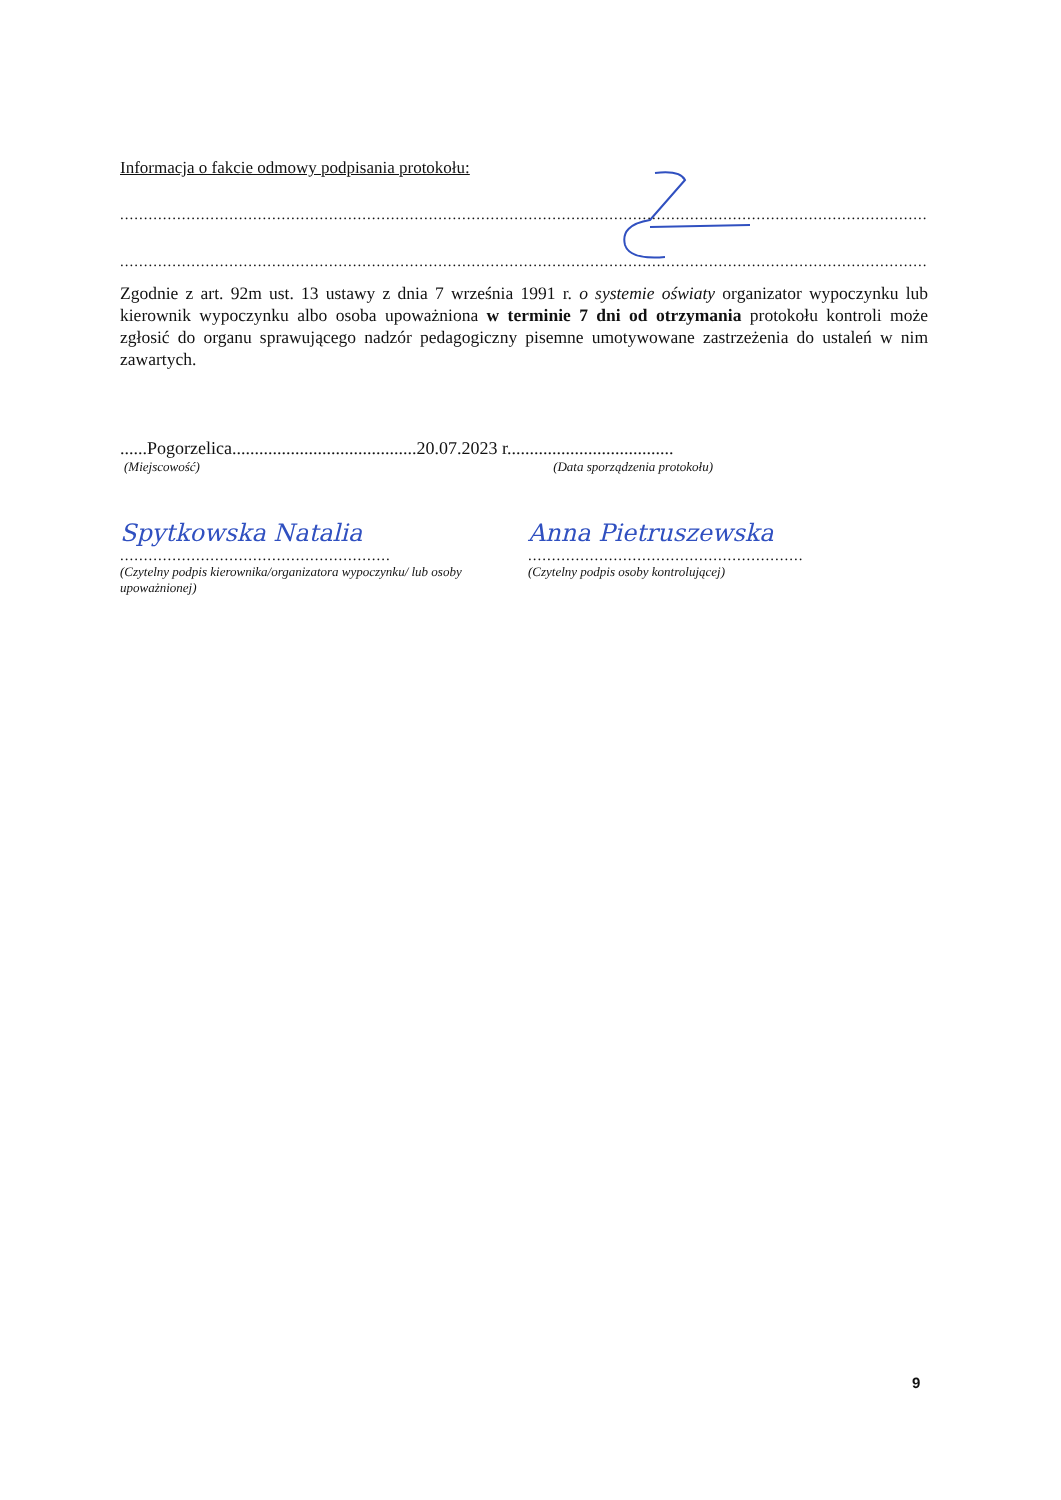Informacja o fakcie odmowy podpisania protokołu:
..............................................................................................................................................................................
..............................................................................................................................................................................
Zgodnie z art. 92m ust. 13 ustawy z dnia 7 września 1991 r. o systemie oświaty organizator wypoczynku lub kierownik wypoczynku albo osoba upoważniona w terminie 7 dni od otrzymania protokołu kontroli może zgłosić do organu sprawującego nadzór pedagogiczny pisemne umotywowane zastrzeżenia do ustaleń w nim zawartych.
......Pogorzelica.........................................20.07.2023 r.....................................
(Miejscowość) (Data sporządzenia protokołu)
Spytkowska Natalia
.........................................................
(Czytelny podpis kierownika/organizatora wypoczynku/ lub osoby upoważnionej)
Anna Pietruszewska
..........................................................
(Czytelny podpis osoby kontrolującej)
9